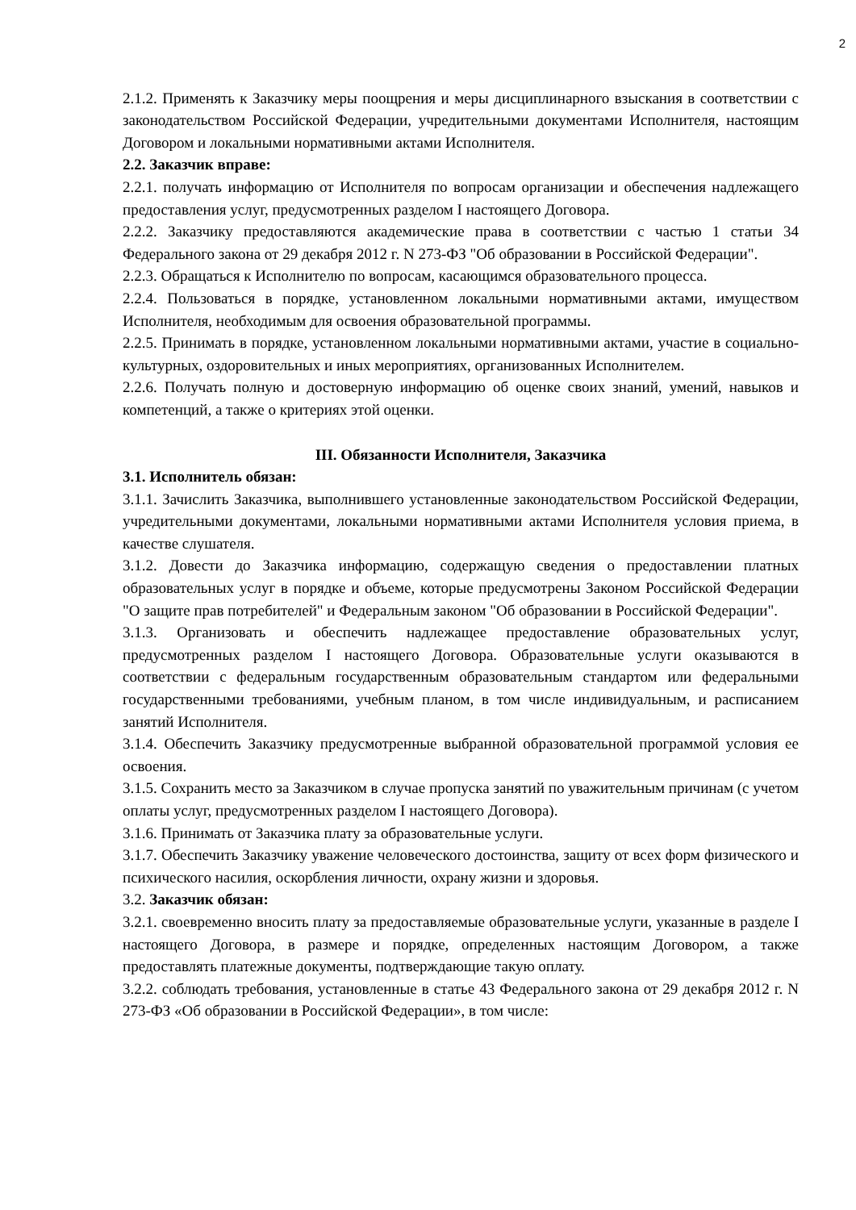2
2.1.2. Применять к Заказчику меры поощрения и меры дисциплинарного взыскания в соответствии с законодательством Российской Федерации, учредительными документами Исполнителя, настоящим Договором и локальными нормативными актами Исполнителя.
2.2. Заказчик вправе:
2.2.1. получать информацию от Исполнителя по вопросам организации и обеспечения надлежащего предоставления услуг, предусмотренных разделом I настоящего Договора.
2.2.2. Заказчику предоставляются академические права в соответствии с частью 1 статьи 34 Федерального закона от 29 декабря 2012 г. N 273-ФЗ "Об образовании в Российской Федерации".
2.2.3. Обращаться к Исполнителю по вопросам, касающимся образовательного процесса.
2.2.4. Пользоваться в порядке, установленном локальными нормативными актами, имуществом Исполнителя, необходимым для освоения образовательной программы.
2.2.5. Принимать в порядке, установленном локальными нормативными актами, участие в социально-культурных, оздоровительных и иных мероприятиях, организованных Исполнителем.
2.2.6. Получать полную и достоверную информацию об оценке своих знаний, умений, навыков и компетенций, а также о критериях этой оценки.
III. Обязанности Исполнителя, Заказчика
3.1. Исполнитель обязан:
3.1.1. Зачислить Заказчика, выполнившего установленные законодательством Российской Федерации, учредительными документами, локальными нормативными актами Исполнителя условия приема, в качестве слушателя.
3.1.2. Довести до Заказчика информацию, содержащую сведения о предоставлении платных образовательных услуг в порядке и объеме, которые предусмотрены Законом Российской Федерации "О защите прав потребителей" и Федеральным законом "Об образовании в Российской Федерации".
3.1.3. Организовать и обеспечить надлежащее предоставление образовательных услуг, предусмотренных разделом I настоящего Договора. Образовательные услуги оказываются в соответствии с федеральным государственным образовательным стандартом или федеральными государственными требованиями, учебным планом, в том числе индивидуальным, и расписанием занятий Исполнителя.
3.1.4. Обеспечить Заказчику предусмотренные выбранной образовательной программой условия ее освоения.
3.1.5. Сохранить место за Заказчиком в случае пропуска занятий по уважительным причинам (с учетом оплаты услуг, предусмотренных разделом I настоящего Договора).
3.1.6. Принимать от Заказчика плату за образовательные услуги.
3.1.7. Обеспечить Заказчику уважение человеческого достоинства, защиту от всех форм физического и психического насилия, оскорбления личности, охрану жизни и здоровья.
3.2. Заказчик обязан:
3.2.1. своевременно вносить плату за предоставляемые образовательные услуги, указанные в разделе I настоящего Договора, в размере и порядке, определенных настоящим Договором, а также предоставлять платежные документы, подтверждающие такую оплату.
3.2.2. соблюдать требования, установленные в статье 43 Федерального закона от 29 декабря 2012 г. N 273-ФЗ «Об образовании в Российской Федерации», в том числе: